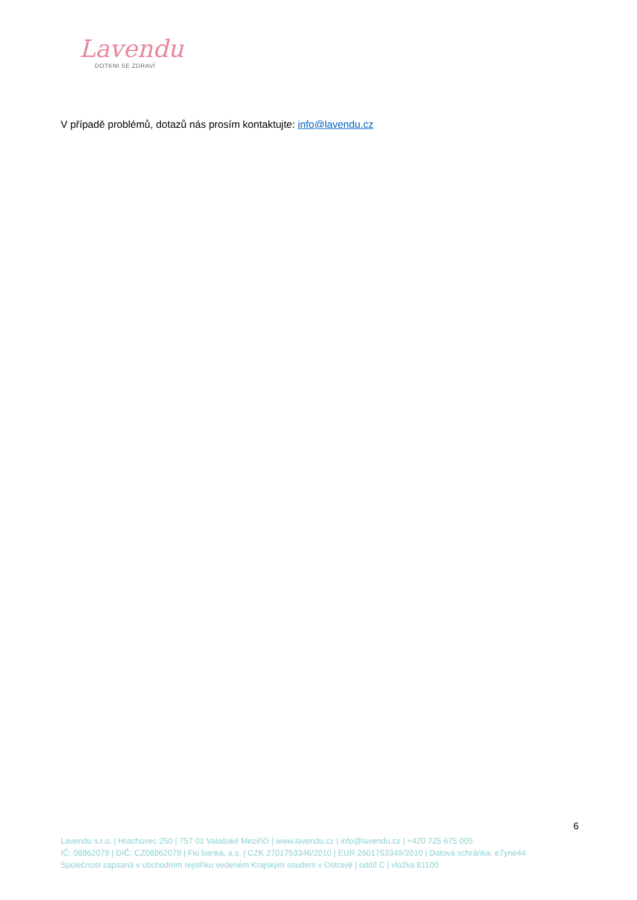Lavendu
DOTKNI SE ZDRAVÍ
V případě problémů, dotazů nás prosím kontaktujte: info@lavendu.cz
6
Lavendu s.r.o. | Hrachovec 250 | 757 01 Valašské Meziříčí | www.lavendu.cz | info@lavendu.cz | +420 725 675 005
IČ: 08862079 | DIČ: CZ08862079 | Fio banka, a.s. | CZK 2701753346/2010 | EUR 2601753349/2010 | Datová schránka: e7yne44
Společnost zapsaná v obchodním rejstříku vedeném Krajským soudem v Ostravě | oddíl C | vložka 81100